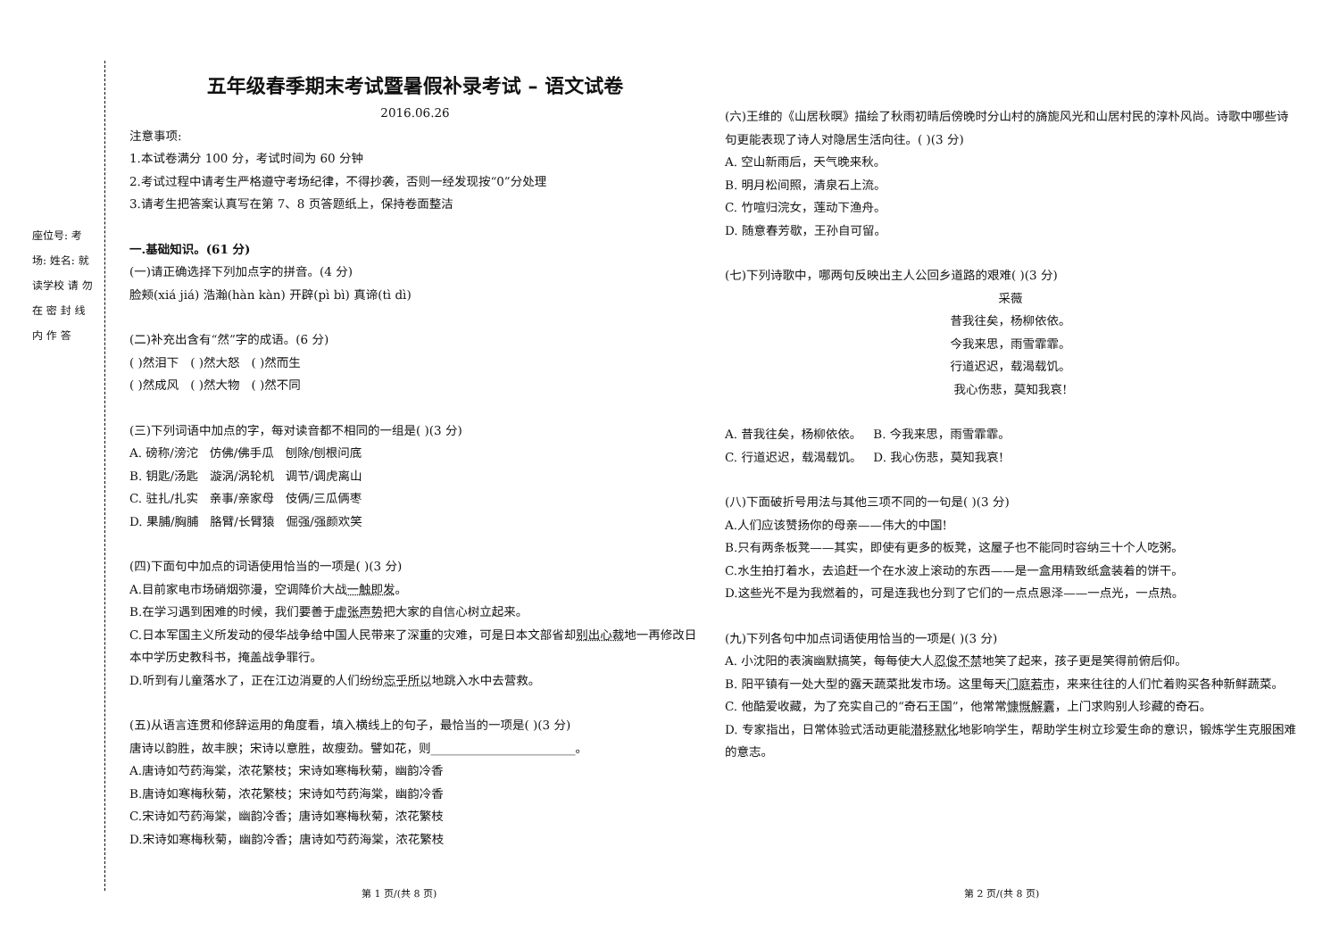座位号: 考场: 姓名: 就读学校 请 勿 在 密 封 线 内 作 答
五年级春季期末考试暨暑假补录考试 – 语文试卷
2016.06.26
注意事项:
1.本试卷满分 100 分，考试时间为 60 分钟
2.考试过程中请考生严格遵守考场纪律，不得抄袭，否则一经发现按“0”分处理
3.请考生把答案认真写在第 7、8 页答题纸上，保持卷面整洁
一.基础知识。(61 分)
(一)请正确选择下列加点字的拼音。(4 分)
脸颊(xiá jiá) 浩瀚(hàn kàn) 开辟(pì bì) 真谛(tì dì)
(二)补充出含有“然”字的成语。(6 分)
( )然泪下 ( )然大怒 ( )然而生
( )然成风 ( )然大物 ( )然不同
(三)下列词语中加点的字，每对读音都不相同的一组是( )(3 分)
A. 磅称/滂沱 仿佛/佛手瓜 刨除/刨根问底
B. 钥匙/汤匙 漩涡/涡轮机 调节/调虎离山
C. 驻扎/扎实 亲事/亲家母 伎俩/三瓜俩枣
D. 果脯/胸脯 胳臂/长臂猿 倔强/强颜欢笑
(四)下面句中加点的词语使用恰当的一项是( )(3 分)
A.目前家电市场硝烟弥漫，空调降价大战一触即发。
B.在学习遇到困难的时候，我们要善于虚张声势把大家的自信心树立起来。
C.日本军国主义所发动的侵华战争给中国人民带来了深重的灾难，可是日本文部省却别出心裁地一再修改日本中学历史教科书，掩盖战争罪行。
D.听到有儿童落水了，正在江边消夏的人们纷纷忘乎所以地跳入水中去营救。
(五)从语言连贯和修辞运用的角度看，填入横线上的句子，最恰当的一项是( )(3 分)
唐诗以韵胜，故丰腴；宋诗以意胜，故瘦劲。譬如花，则________________________。
A.唐诗如芍药海棠，浓花繁枝；宋诗如寒梅秋菊，幽韵冷香
B.唐诗如寒梅秋菊，浓花繁枝；宋诗如芍药海棠，幽韵冷香
C.宋诗如芍药海棠，幽韵冷香；唐诗如寒梅秋菊，浓花繁枝
D.宋诗如寒梅秋菊，幽韵冷香；唐诗如芍药海棠，浓花繁枝
(六)王维的《山居秋暝》描绘了秋雨初晴后傍晚时分山村的旖旎风光和山居村民的淳朴风尚。诗歌中哪些诗句更能表现了诗人对隐居生活向往。( )(3 分)
A. 空山新雨后，天气晚来秋。
B. 明月松间照，清泉石上流。
C. 竹喧归浣女，莲动下渔舟。
D. 随意春芳歇，王孙自可留。
(七)下列诗歌中，哪两句反映出主人公回乡道路的艰难( )(3 分)
采薇
昔我往矣，杨柳依依。
今我来思，雨雪霏霏。
行道迟迟，载渴载饥。
我心伤悲，莫知我哀!
A. 昔我往矣，杨柳依依。 B. 今我来思，雨雪霏霏。
C. 行道迟迟，载渴载饥。 D. 我心伤悲，莫知我哀!
(八)下面破折号用法与其他三项不同的一句是( )(3 分)
A.人们应该赞扬你的母亲——伟大的中国!
B.只有两条板凳——其实，即使有更多的板凳，这屋子也不能同时容纳三十个人吃粥。
C.水生拍打着水，去追赶一个在水波上滚动的东西——是一盒用精致纸盒装着的饼干。
D.这些光不是为我燃着的，可是连我也分到了它们的一点点恩泽——一点光，一点热。
(九)下列各句中加点词语使用恰当的一项是( )(3 分)
A. 小沈阳的表演幽默搞笑，每每使大人忍俊不禁地笑了起来，孩子更是笑得前俯后仰。
B. 阳平镇有一处大型的露天蔬菜批发市场。这里每天门庭若市，来来往往的人们忙着购买各种新鲜蔬菜。
C. 他酷爱收藏，为了充实自己的“奇石王国”，他常常慷慨解囊，上门求购别人珍藏的奇石。
D. 专家指出，日常体验式活动更能潜移默化地影响学生，帮助学生树立珍爱生命的意识，锻炼学生克服困难的意志。
第 1 页/(共 8 页) 第 2 页/(共 8 页)